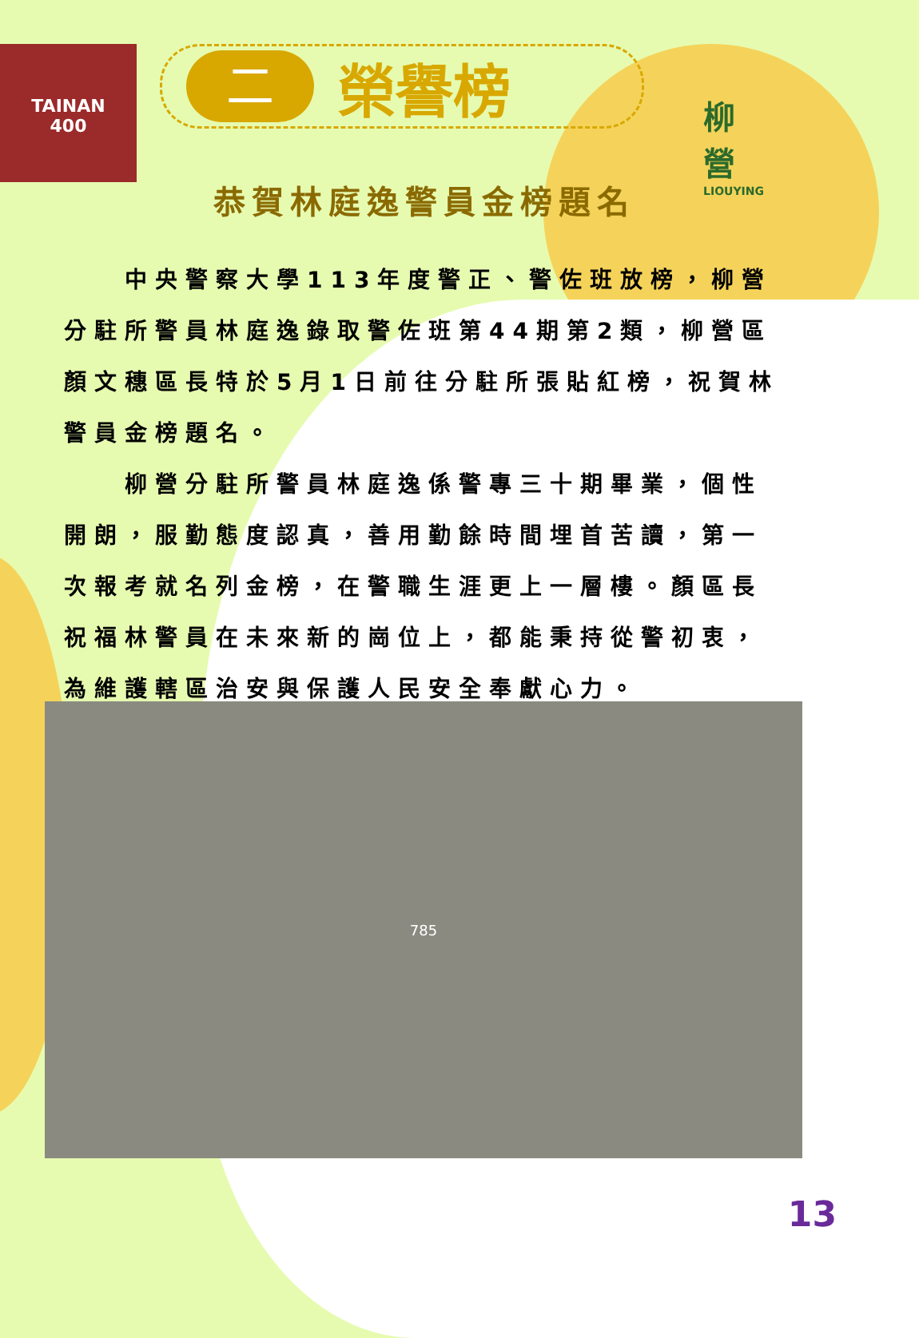TAINAN
400
柳
營
LIOUYING
二
榮譽榜
恭賀林庭逸警員金榜題名
　　中央警察大學113年度警正、警佐班放榜，柳營分駐所警員林庭逸錄取警佐班第44期第2類，柳營區顏文穗區長特於5月1日前往分駐所張貼紅榜，祝賀林警員金榜題名。
　　柳營分駐所警員林庭逸係警專三十期畢業，個性開朗，服勤態度認真，善用勤餘時間埋首苦讀，第一次報考就名列金榜，在警職生涯更上一層樓。顏區長祝福林警員在未來新的崗位上，都能秉持從警初衷，為維護轄區治安與保護人民安全奉獻心力。
785
13